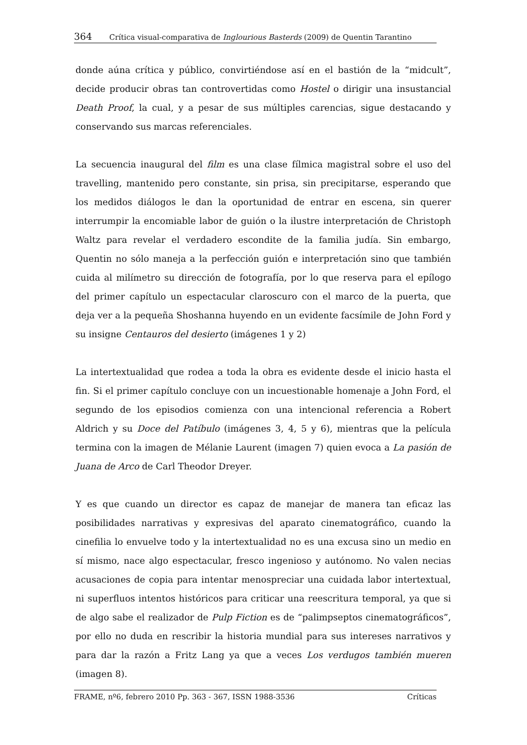364 Crítica visual-comparativa de Inglourious Basterds (2009) de Quentin Tarantino
donde aúna crítica y público, convirtiéndose así en el bastión de la “midcult”, decide producir obras tan controvertidas como Hostel o dirigir una insustancial Death Proof, la cual, y a pesar de sus múltiples carencias, sigue destacando y conservando sus marcas referenciales.
La secuencia inaugural del film es una clase fílmica magistral sobre el uso del travelling, mantenido pero constante, sin prisa, sin precipitarse, esperando que los medidos diálogos le dan la oportunidad de entrar en escena, sin querer interrumpir la encomiable labor de guión o la ilustre interpretación de Christoph Waltz para revelar el verdadero escondite de la familia judía. Sin embargo, Quentin no sólo maneja a la perfección guión e interpretación sino que también cuida al milímetro su dirección de fotografía, por lo que reserva para el epílogo del primer capítulo un espectacular claroscuro con el marco de la puerta, que deja ver a la pequeña Shoshanna huyendo en un evidente facsímile de John Ford y su insigne Centauros del desierto (imágenes 1 y 2)
La intertextualidad que rodea a toda la obra es evidente desde el inicio hasta el fin. Si el primer capítulo concluye con un incuestionable homenaje a John Ford, el segundo de los episodios comienza con una intencional referencia a Robert Aldrich y su Doce del Patíbulo (imágenes 3, 4, 5 y 6), mientras que la película termina con la imagen de Mélanie Laurent (imagen 7) quien evoca a La pasión de Juana de Arco de Carl Theodor Dreyer.
Y es que cuando un director es capaz de manejar de manera tan eficaz las posibilidades narrativas y expresivas del aparato cinematográfico, cuando la cinefilia lo envuelve todo y la intertextualidad no es una excusa sino un medio en sí mismo, nace algo espectacular, fresco ingenioso y autónomo. No valen necias acusaciones de copia para intentar menospreciar una cuidada labor intertextual, ni superfluos intentos históricos para criticar una reescritura temporal, ya que si de algo sabe el realizador de Pulp Fiction es de “palimpseptos cinematográficos”, por ello no duda en rescribir la historia mundial para sus intereses narrativos y para dar la razón a Fritz Lang ya que a veces Los verdugos también mueren (imagen 8).
FRAME, nº6, febrero 2010 Pp. 363 - 367, ISSN 1988-3536 Críticas